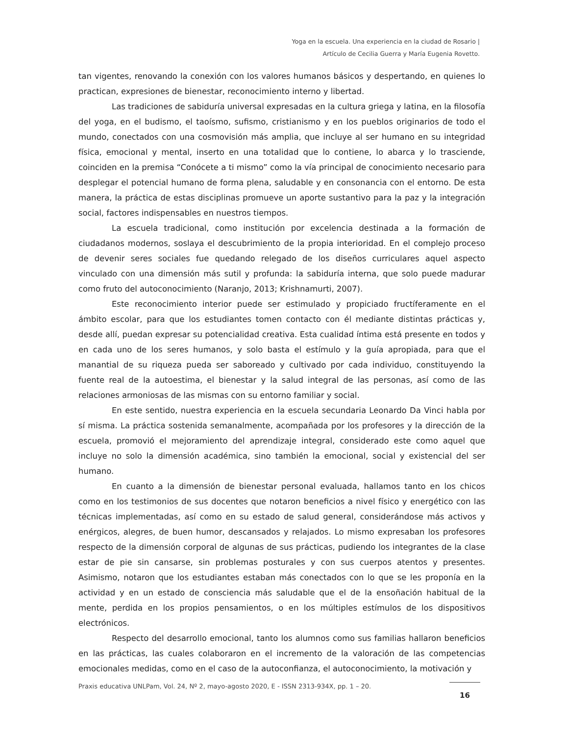Yoga en la escuela. Una experiencia en la ciudad de Rosario |
Artículo de Cecilia Guerra y María Eugenia Rovetto.
tan vigentes, renovando la conexión con los valores humanos básicos y despertando, en quienes lo practican, expresiones de bienestar, reconocimiento interno y libertad.
Las tradiciones de sabiduría universal expresadas en la cultura griega y latina, en la filosofía del yoga, en el budismo, el taoísmo, sufismo, cristianismo y en los pueblos originarios de todo el mundo, conectados con una cosmovisión más amplia, que incluye al ser humano en su integridad física, emocional y mental, inserto en una totalidad que lo contiene, lo abarca y lo trasciende, coinciden en la premisa “Conócete a ti mismo” como la vía principal de conocimiento necesario para desplegar el potencial humano de forma plena, saludable y en consonancia con el entorno. De esta manera, la práctica de estas disciplinas promueve un aporte sustantivo para la paz y la integración social, factores indispensables en nuestros tiempos.
La escuela tradicional, como institución por excelencia destinada a la formación de ciudadanos modernos, soslaya el descubrimiento de la propia interioridad. En el complejo proceso de devenir seres sociales fue quedando relegado de los diseños curriculares aquel aspecto vinculado con una dimensión más sutil y profunda: la sabiduría interna, que solo puede madurar como fruto del autoconocimiento (Naranjo, 2013; Krishnamurti, 2007).
Este reconocimiento interior puede ser estimulado y propiciado fructíferamente en el ámbito escolar, para que los estudiantes tomen contacto con él mediante distintas prácticas y, desde allí, puedan expresar su potencialidad creativa. Esta cualidad íntima está presente en todos y en cada uno de los seres humanos, y solo basta el estímulo y la guía apropiada, para que el manantial de su riqueza pueda ser saboreado y cultivado por cada individuo, constituyendo la fuente real de la autoestima, el bienestar y la salud integral de las personas, así como de las relaciones armoniosas de las mismas con su entorno familiar y social.
En este sentido, nuestra experiencia en la escuela secundaria Leonardo Da Vinci habla por sí misma. La práctica sostenida semanalmente, acompañada por los profesores y la dirección de la escuela, promovió el mejoramiento del aprendizaje integral, considerado este como aquel que incluye no solo la dimensión académica, sino también la emocional, social y existencial del ser humano.
En cuanto a la dimensión de bienestar personal evaluada, hallamos tanto en los chicos como en los testimonios de sus docentes que notaron beneficios a nivel físico y energético con las técnicas implementadas, así como en su estado de salud general, considerándose más activos y enérgicos, alegres, de buen humor, descansados y relajados. Lo mismo expresaban los profesores respecto de la dimensión corporal de algunas de sus prácticas, pudiendo los integrantes de la clase estar de pie sin cansarse, sin problemas posturales y con sus cuerpos atentos y presentes. Asimismo, notaron que los estudiantes estaban más conectados con lo que se les proponía en la actividad y en un estado de consciencia más saludable que el de la ensoñación habitual de la mente, perdida en los propios pensamientos, o en los múltiples estímulos de los dispositivos electrónicos.
Respecto del desarrollo emocional, tanto los alumnos como sus familias hallaron beneficios en las prácticas, las cuales colaboraron en el incremento de la valoración de las competencias emocionales medidas, como en el caso de la autoconfianza, el autoconocimiento, la motivación y
Praxis educativa UNLPam, Vol. 24, Nº 2, mayo-agosto 2020, E - ISSN 2313-934X, pp. 1 – 20.
16